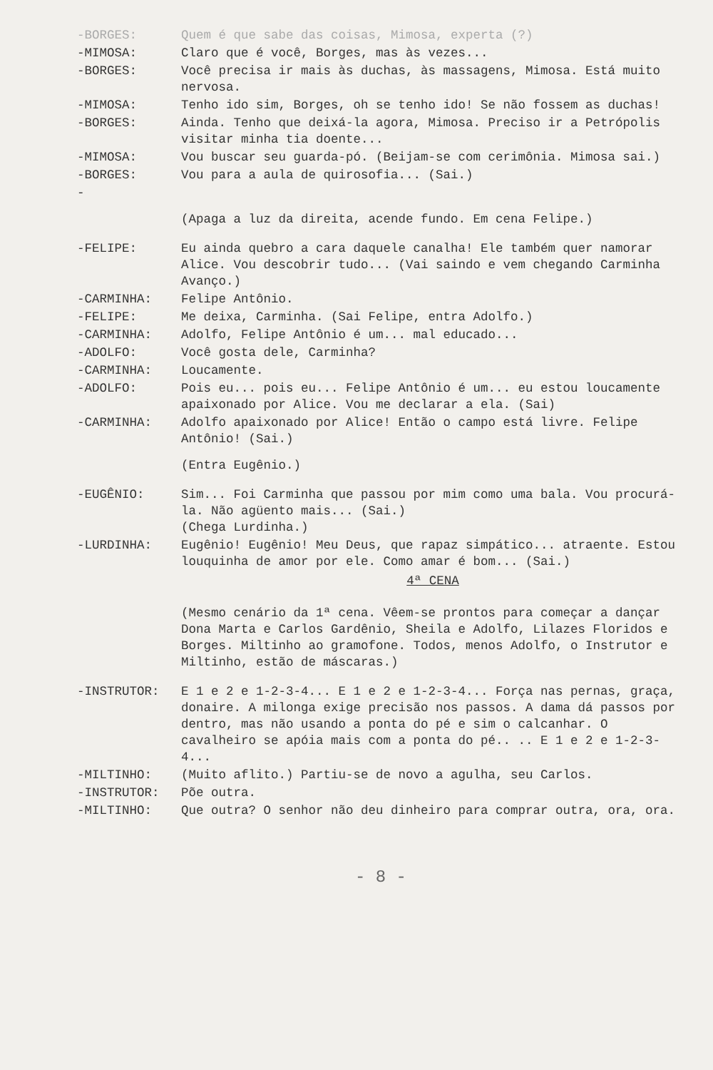-BORGES: Quem é que sabe das coisas, Mimosa, experta (?)
-MIMOSA: Claro que é você, Borges, mas às vezes...
-BORGES: Você precisa ir mais às duchas, às massagens, Mimosa. Está muito nervosa.
-MIMOSA: Tenho ido sim, Borges, oh se tenho ido! Se não fossem as duchas!
-BORGES: Ainda. Tenho que deixá-la agora, Mimosa. Preciso ir a Petrópolis visitar minha tia doente...
-MIMOSA: Vou buscar seu guarda-pó. (Beijam-se com cerimônia. Mimosa sai.)
-BORGES: Vou para a aula de quirosofia... (Sai.)
-
(Apaga a luz da direita, acende fundo. Em cena Felipe.)
-FELIPE: Eu ainda quebro a cara daquele canalha! Ele também quer namorar Alice. Vou descobrir tudo... (Vai saindo e vem chegando Carminha Avanço.)
-CARMINHA: Felipe Antônio.
-FELIPE: Me deixa, Carminha. (Sai Felipe, entra Adolfo.)
-CARMINHA: Adolfo, Felipe Antônio é um... mal educado...
-ADOLFO: Você gosta dele, Carminha?
-CARMINHA: Loucamente.
-ADOLFO: Pois eu... pois eu... Felipe Antônio é um... eu estou loucamente apaixonado por Alice. Vou me declarar a ela. (Sai)
-CARMINHA: Adolfo apaixonado por Alice! Então o campo está livre. Felipe Antônio! (Sai.)
(Entra Eugênio.)
-EUGÊNIO: Sim... Foi Carminha que passou por mim como uma bala. Vou procurá-la. Não agüento mais... (Sai.)
(Chega Lurdinha.)
-LURDINHA: Eugênio! Eugênio! Meu Deus, que rapaz simpático... atraente. Estou louquinha de amor por ele. Como amar é bom... (Sai.)
4ª CENA
(Mesmo cenário da 1ª cena. Vêem-se prontos para começar a dançar Dona Marta e Carlos Gardênio, Sheila e Adolfo, Lilazes Floridos e Borges. Miltinho ao gramofone. Todos, menos Adolfo, o Instrutor e Miltinho, estão de máscaras.)
-INSTRUTOR: E 1 e 2 e 1-2-3-4... E 1 e 2 e 1-2-3-4... Força nas pernas, graça, donaire. A milonga exige precisão nos passos. A dama dá passos por dentro, mas não usando a ponta do pé e sim o calcanhar. O cavalheiro se apóia mais com a ponta do pé.. .. E 1 e 2 e 1-2-3-4...
-MILTINHO: (Muito aflito.) Partiu-se de novo a agulha, seu Carlos.
-INSTRUTOR: Põe outra.
-MILTINHO: Que outra? O senhor não deu dinheiro para comprar outra, ora, ora.
- 8 -